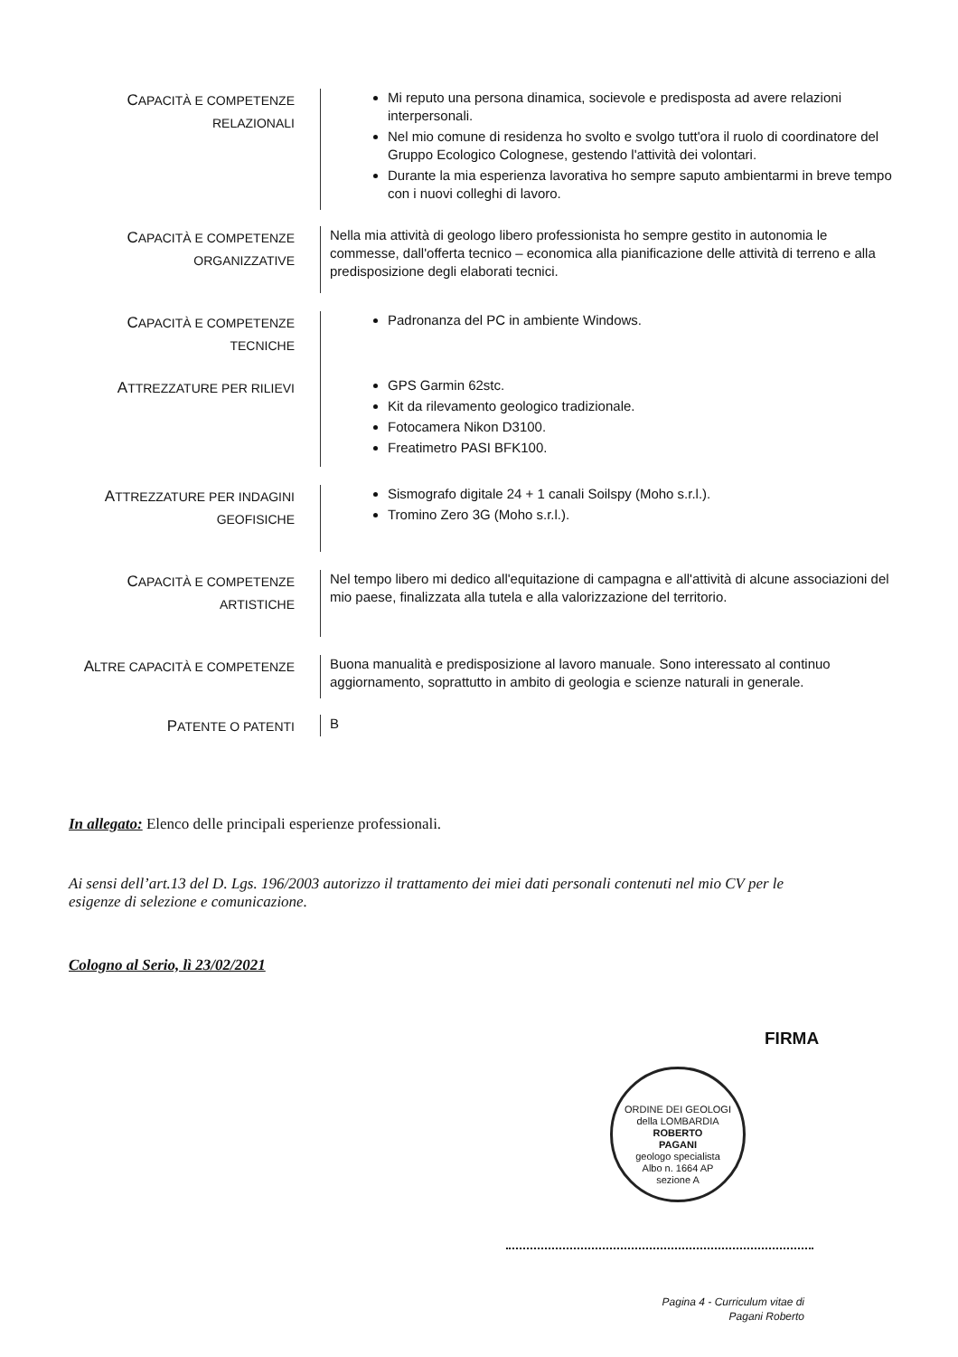CAPACITÀ E COMPETENZE
RELAZIONALI
Mi reputo una persona dinamica, socievole e predisposta ad avere relazioni interpersonali.
Nel mio comune di residenza ho svolto e svolgo tutt'ora il ruolo di coordinatore del Gruppo Ecologico Colognese, gestendo l'attività dei volontari.
Durante la mia esperienza lavorativa ho sempre saputo ambientarmi in breve tempo con i nuovi colleghi di lavoro.
CAPACITÀ E COMPETENZE
ORGANIZZATIVE
Nella mia attività di geologo libero professionista ho sempre gestito in autonomia le commesse, dall'offerta tecnico – economica alla pianificazione delle attività di terreno e alla predisposizione degli elaborati tecnici.
CAPACITÀ E COMPETENZE
TECNICHE
Padronanza del PC in ambiente Windows.
ATTREZZATURE PER RILIEVI
GPS Garmin 62stc.
Kit da rilevamento geologico tradizionale.
Fotocamera Nikon D3100.
Freatimetro PASI BFK100.
ATTREZZATURE PER INDAGINI
GEOFISICHE
Sismografo digitale 24 + 1 canali Soilspy (Moho s.r.l.).
Tromino Zero 3G (Moho s.r.l.).
CAPACITÀ E COMPETENZE
ARTISTICHE
Nel tempo libero mi dedico all'equitazione di campagna e all'attività di alcune associazioni del mio paese, finalizzata alla tutela e alla valorizzazione del territorio.
ALTRE CAPACITÀ E COMPETENZE
Buona manualità e predisposizione al lavoro manuale. Sono interessato al continuo aggiornamento, soprattutto in ambito di geologia e scienze naturali in generale.
PATENTE O PATENTI
B
In allegato: Elenco delle principali esperienze professionali.
Ai sensi dell’art.13 del D. Lgs. 196/2003 autorizzo il trattamento dei miei dati personali contenuti nel mio CV per le esigenze di selezione e comunicazione.
Cologno al Serio, lì 23/02/2021
FIRMA
ORDINE DEI GEOLOGI della LOMBARDIA
ROBERTO
PAGANI
geologo specialista
Albo n. 1664 AP
sezione A
Pagina 4 - Curriculum vitae di
Pagani Roberto